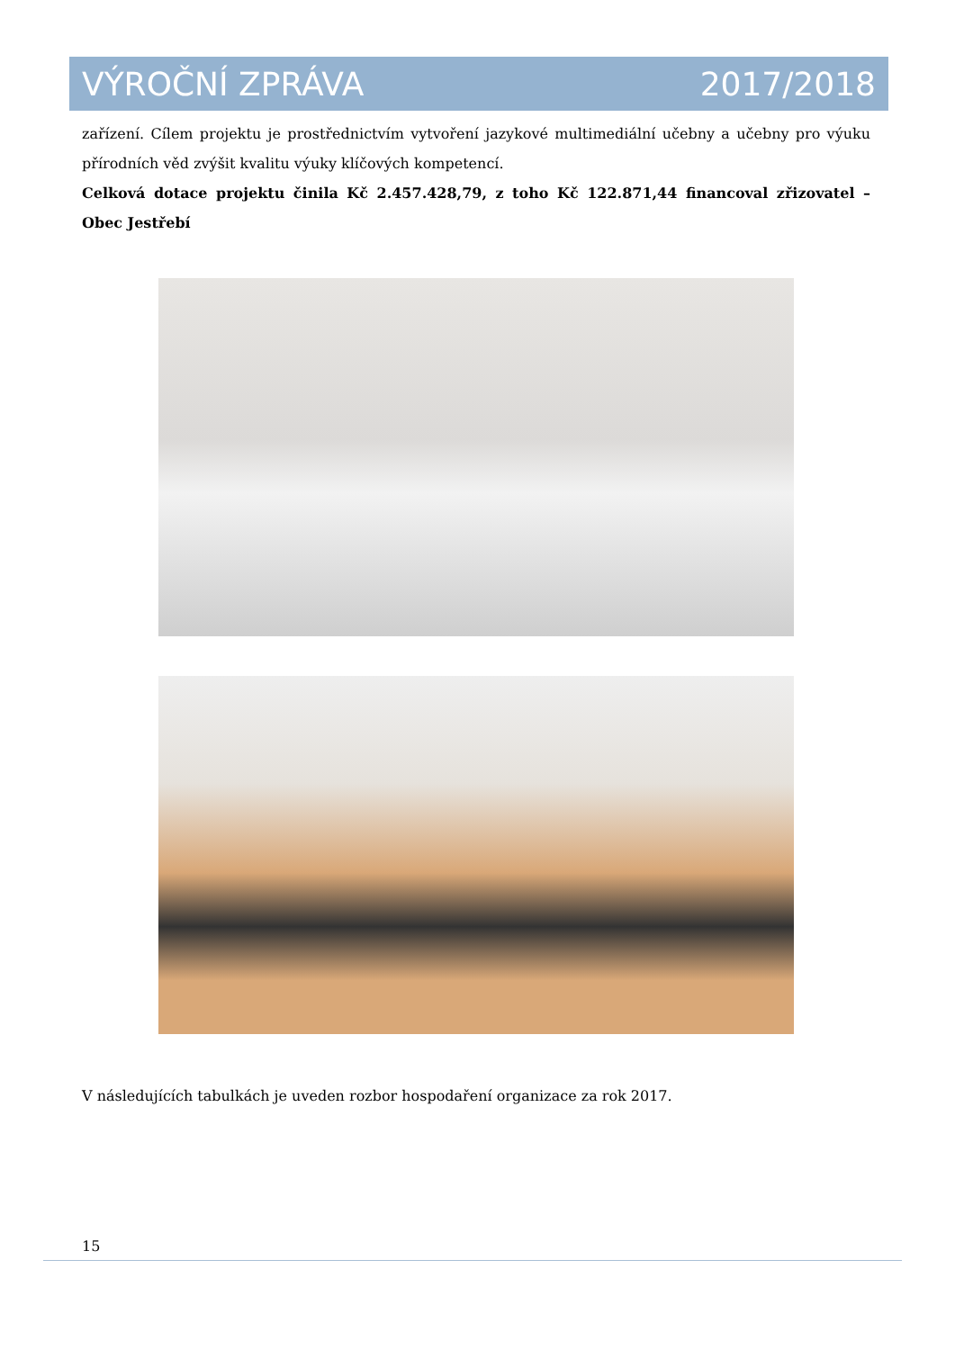VÝROČNÍ ZPRÁVA 2017/2018
zařízení. Cílem projektu je prostřednictvím vytvoření jazykové multimediální učebny a učebny pro výuku přírodních věd zvýšit kvalitu výuky klíčových kompetencí.
Celková dotace projektu činila Kč 2.457.428,79, z toho Kč 122.871,44 financoval zřizovatel – Obec Jestřebí
V následujících tabulkách je uveden rozbor hospodaření organizace za rok 2017.
15